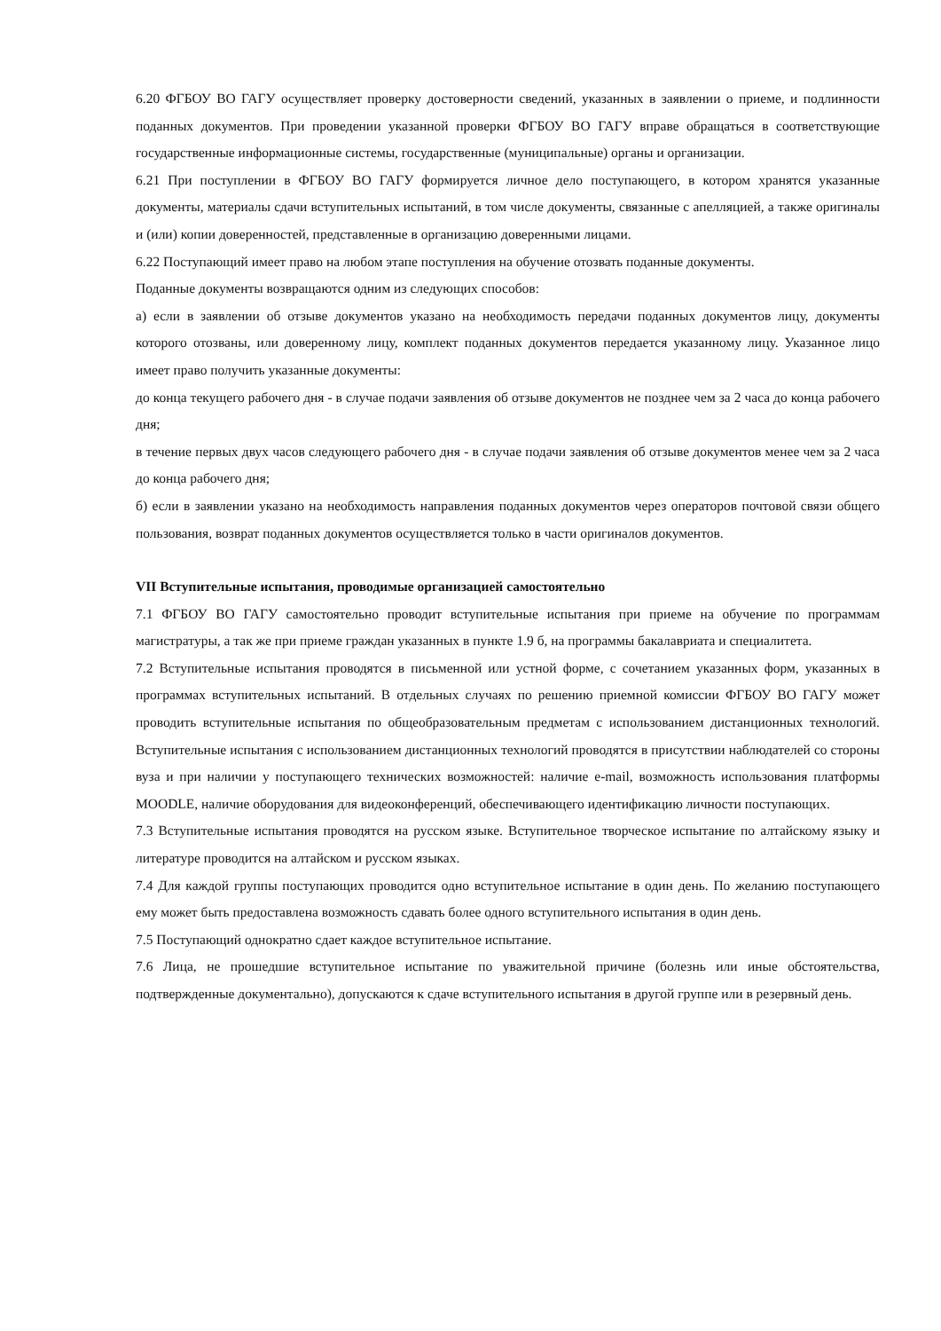6.20 ФГБОУ ВО ГАГУ осуществляет проверку достоверности сведений, указанных в заявлении о приеме, и подлинности поданных документов. При проведении указанной проверки ФГБОУ ВО ГАГУ вправе обращаться в соответствующие государственные информационные системы, государственные (муниципальные) органы и организации.
6.21 При поступлении в ФГБОУ ВО ГАГУ формируется личное дело поступающего, в котором хранятся указанные документы, материалы сдачи вступительных испытаний, в том числе документы, связанные с апелляцией, а также оригиналы и (или) копии доверенностей, представленные в организацию доверенными лицами.
6.22 Поступающий имеет право на любом этапе поступления на обучение отозвать поданные документы.
Поданные документы возвращаются одним из следующих способов:
а) если в заявлении об отзыве документов указано на необходимость передачи поданных документов лицу, документы которого отозваны, или доверенному лицу, комплект поданных документов передается указанному лицу. Указанное лицо имеет право получить указанные документы:
до конца текущего рабочего дня - в случае подачи заявления об отзыве документов не позднее чем за 2 часа до конца рабочего дня;
в течение первых двух часов следующего рабочего дня - в случае подачи заявления об отзыве документов менее чем за 2 часа до конца рабочего дня;
б) если в заявлении указано на необходимость направления поданных документов через операторов почтовой связи общего пользования, возврат поданных документов осуществляется только в части оригиналов документов.
VII Вступительные испытания, проводимые организацией самостоятельно
7.1 ФГБОУ ВО ГАГУ самостоятельно проводит вступительные испытания при приеме на обучение по программам магистратуры, а так же при приеме граждан указанных в пункте 1.9 б, на программы бакалавриата и специалитета.
7.2 Вступительные испытания проводятся в письменной или устной форме, с сочетанием указанных форм, указанных в программах вступительных испытаний. В отдельных случаях по решению приемной комиссии ФГБОУ ВО ГАГУ может проводить вступительные испытания по общеобразовательным предметам с использованием дистанционных технологий. Вступительные испытания с использованием дистанционных технологий проводятся в присутствии наблюдателей со стороны вуза и при наличии у поступающего технических возможностей: наличие e-mail, возможность использования платформы MOODLE, наличие оборудования для видеоконференций, обеспечивающего идентификацию личности поступающих.
7.3 Вступительные испытания проводятся на русском языке. Вступительное творческое испытание по алтайскому языку и литературе проводится на алтайском и русском языках.
7.4 Для каждой группы поступающих проводится одно вступительное испытание в один день. По желанию поступающего ему может быть предоставлена возможность сдавать более одного вступительного испытания в один день.
7.5 Поступающий однократно сдает каждое вступительное испытание.
7.6 Лица, не прошедшие вступительное испытание по уважительной причине (болезнь или иные обстоятельства, подтвержденные документально), допускаются к сдаче вступительного испытания в другой группе или в резервный день.